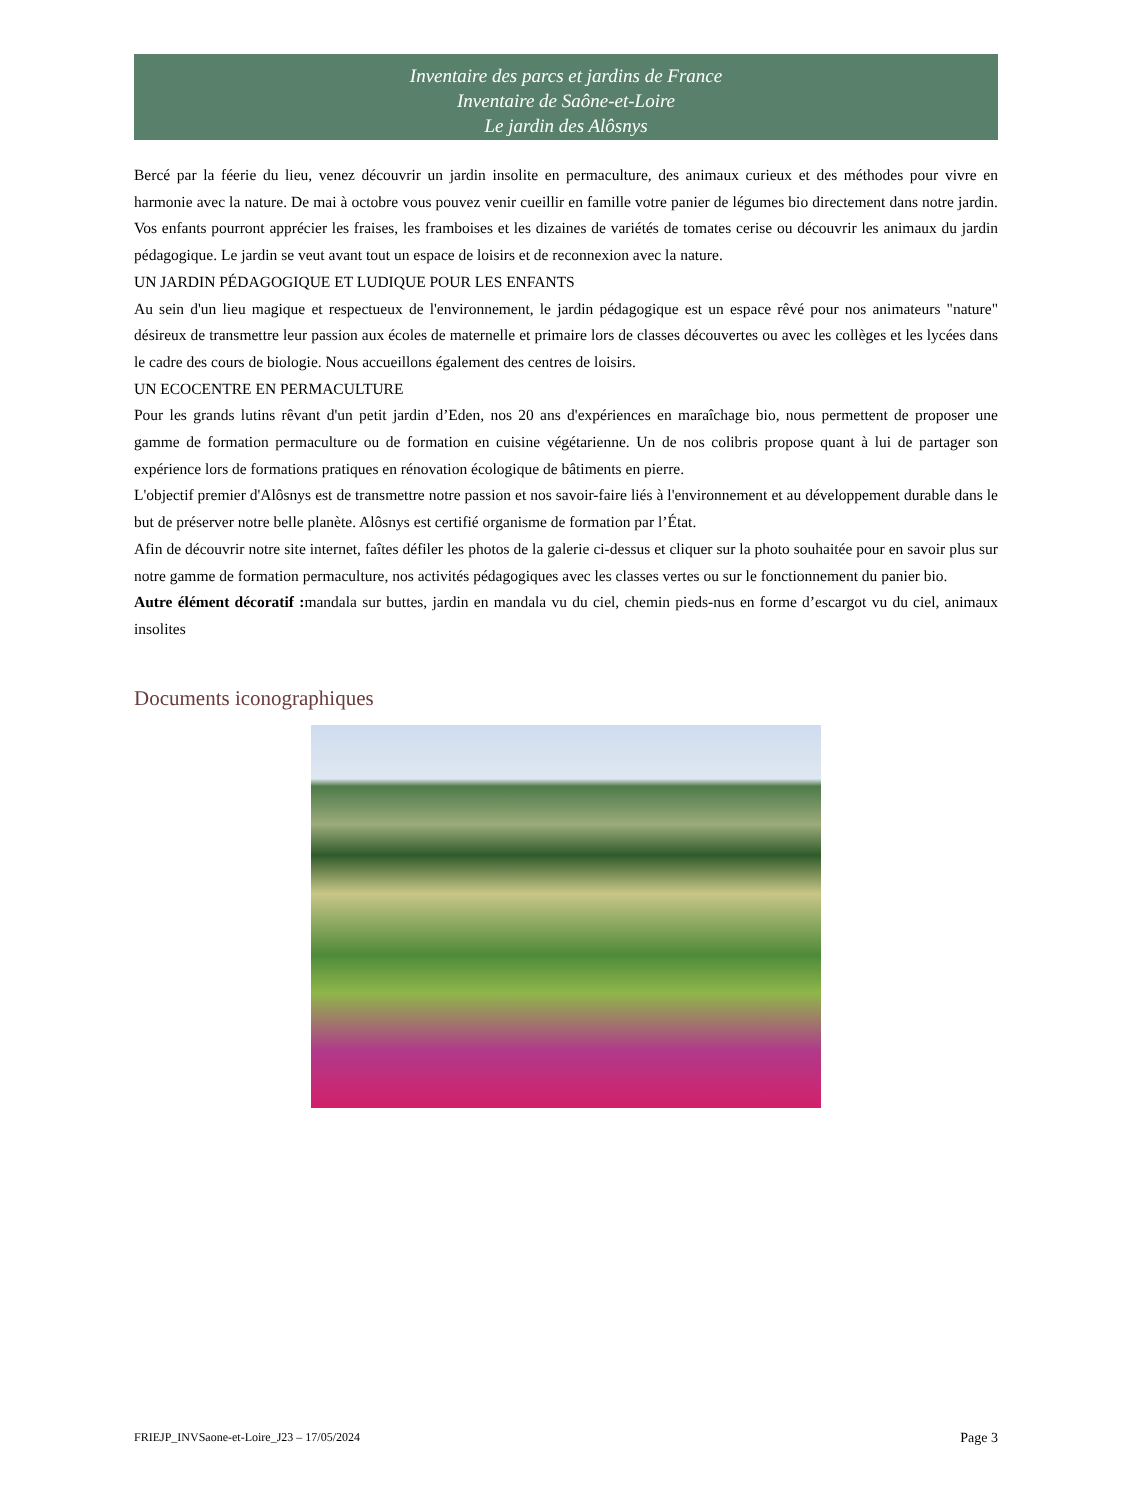Inventaire des parcs et jardins de France
Inventaire de Saône-et-Loire
Le jardin des Alôsnys
Bercé par la féerie du lieu, venez découvrir un jardin insolite en permaculture, des animaux curieux et des méthodes pour vivre en harmonie avec la nature. De mai à octobre vous pouvez venir cueillir en famille votre panier de légumes bio directement dans notre jardin. Vos enfants pourront apprécier les fraises, les framboises et les dizaines de variétés de tomates cerise ou découvrir les animaux du jardin pédagogique. Le jardin se veut avant tout un espace de loisirs et de reconnexion avec la nature.
UN JARDIN PÉDAGOGIQUE ET LUDIQUE POUR LES ENFANTS
Au sein d'un lieu magique et respectueux de l'environnement, le jardin pédagogique est un espace rêvé pour nos animateurs "nature" désireux de transmettre leur passion aux écoles de maternelle et primaire lors de classes découvertes ou avec les collèges et les lycées dans le cadre des cours de biologie. Nous accueillons également des centres de loisirs.
UN ECOCENTRE EN PERMACULTURE
Pour les grands lutins rêvant d'un petit jardin d’Eden, nos 20 ans d'expériences en maraîchage bio, nous permettent de proposer une gamme de formation permaculture ou de formation en cuisine végétarienne. Un de nos colibris propose quant à lui de partager son expérience lors de formations pratiques en rénovation écologique de bâtiments en pierre.
L'objectif premier d'Alôsnys est de transmettre notre passion et nos savoir-faire liés à l'environnement et au développement durable dans le but de préserver notre belle planète. Alôsnys est certifié organisme de formation par l’État.
Afin de découvrir notre site internet, faîtes défiler les photos de la galerie ci-dessus et cliquer sur la photo souhaitée pour en savoir plus sur notre gamme de formation permaculture, nos activités pédagogiques avec les classes vertes ou sur le fonctionnement du panier bio.
Autre élément décoratif : mandala sur buttes, jardin en mandala vu du ciel, chemin pieds-nus en forme d’escargot vu du ciel, animaux insolites
Documents iconographiques
FRIEJP_INVSaone-et-Loire_J23 – 17/05/2024 Page 3